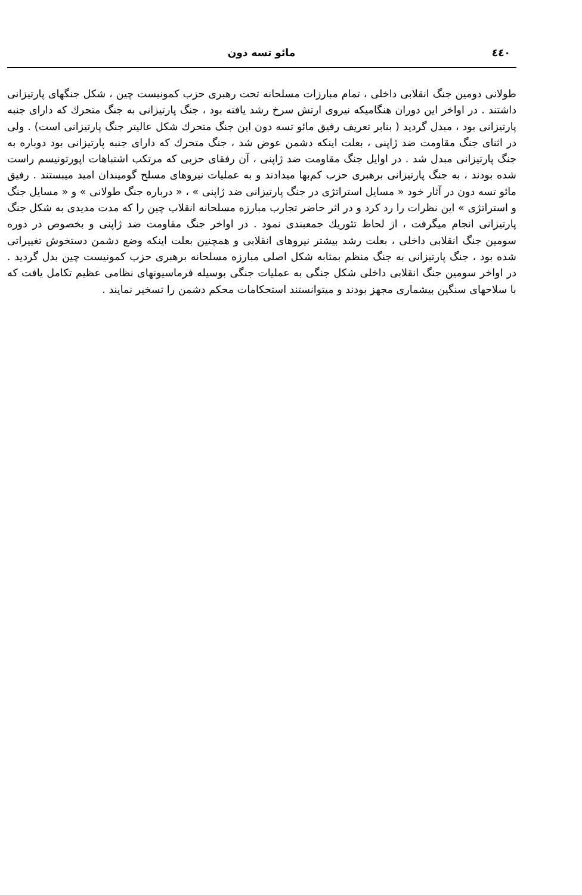٤٤٠ مائو تسه دون
طولانی دومین جنگ انقلابی داخلی ، تمام مبارزات مسلحانه تحت رهبری حزب کمونیست چین ، شکل جنگهای پارتیزانی داشتند . در اواخر این دوران هنگامیکه نیروی ارتش سرخ رشد یافته بود ، جنگ پارتیزانی به جنگ متحرك که دارای جنبه پارتیزانی بود ، مبدل گردید ( بنابر تعریف رفیق مائو تسه دون این جنگ متحرك شکل عالیتر جنگ پارتیزانی است) . ولی در اثنای جنگ مقاومت ضد ژاپنی ، بعلت اینکه دشمن عوض شد ، جنگ متحرك که دارای جنبه پارتیزانی بود دوباره به جنگ پارتیزانی مبدل شد . در اوایل جنگ مقاومت ضد ژاپنی ، آن رفقای حزبی که مرتکب اشتباهات اپورتونیسم راست شده بودند ، به جنگ پارتیزانی برهبری حزب کم‌بها میدادند و به عملیات نیروهای مسلح گومیندان امید میبستند . رفیق مائو تسه دون در آثار خود « مسایل استراتژی در جنگ پارتیزانی ضد ژاپنی » ، « درباره جنگ طولانی » و « مسایل جنگ و استراتژی » این نظرات را رد کرد و در اثر حاضر تجارب مبارزه مسلحانه انقلاب چین را که مدت مدیدی به شکل جنگ پارتیزانی انجام میگرفت ، از لحاظ تئوریك جمعبندی نمود . در اواخر جنگ مقاومت ضد ژاپنی و بخصوص در دوره سومین جنگ انقلابی داخلی ، بعلت رشد بیشتر نیروهای انقلابی و همچنین بعلت اینکه وضع دشمن دستخوش تغییراتی شده بود ، جنگ پارتیزانی به جنگ منظم بمثابه شکل اصلی مبارزه مسلحانه برهبری حزب کمونیست چین بدل گردید . در اواخر سومین جنگ انقلابی داخلی شکل جنگی به عملیات جنگی بوسیله فرماسیونهای نظامی عظیم تکامل یافت که با سلاحهای سنگین بیشماری مجهز بودند و میتوانستند استحکامات محکم دشمن را تسخیر نمایند .